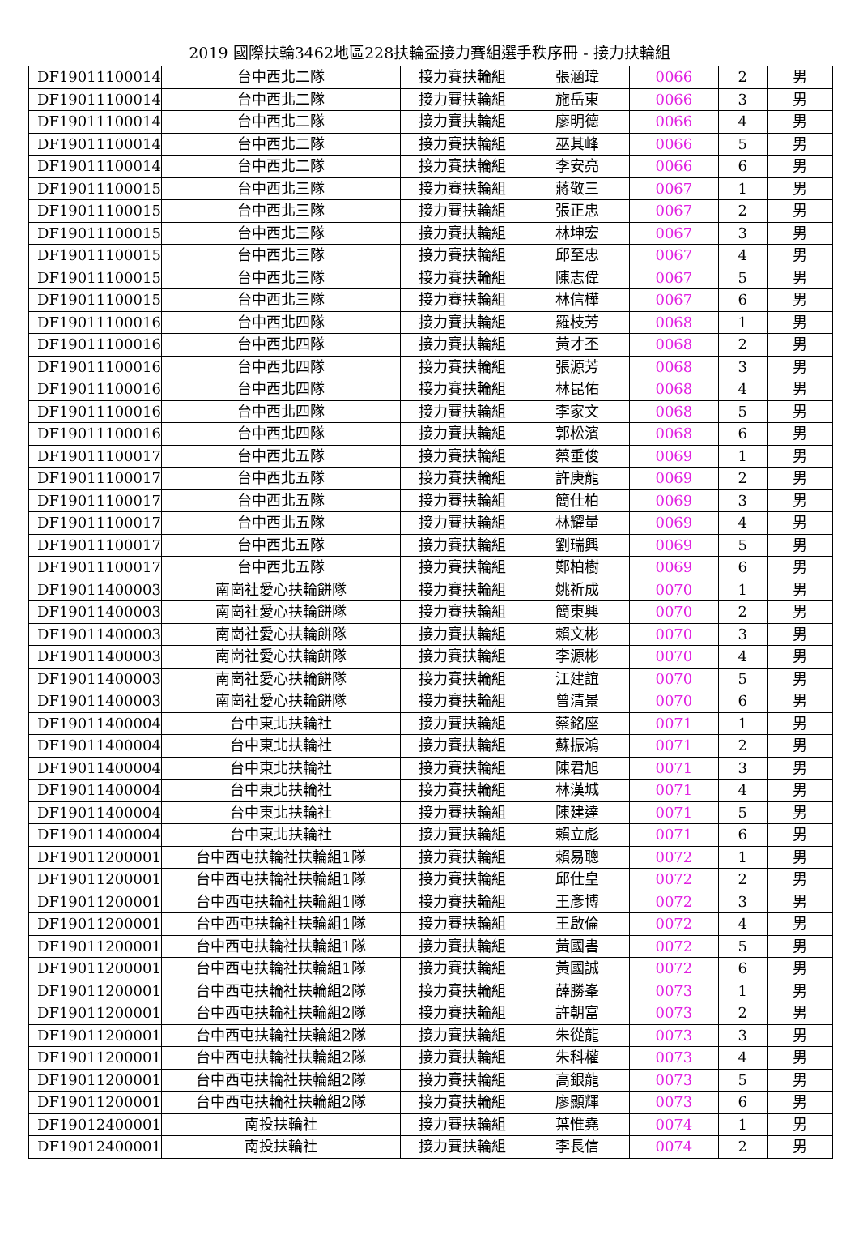2019 國際扶輪3462地區228扶輪盃接力賽組選手秩序冊 - 接力扶輪組
| DF19011100014 | 台中西北二隊 | 接力賽扶輪組 | 張涵瑋 | 0066 | 2 | 男 |
| DF19011100014 | 台中西北二隊 | 接力賽扶輪組 | 施岳東 | 0066 | 3 | 男 |
| DF19011100014 | 台中西北二隊 | 接力賽扶輪組 | 廖明德 | 0066 | 4 | 男 |
| DF19011100014 | 台中西北二隊 | 接力賽扶輪組 | 巫其峰 | 0066 | 5 | 男 |
| DF19011100014 | 台中西北二隊 | 接力賽扶輪組 | 李安亮 | 0066 | 6 | 男 |
| DF19011100015 | 台中西北三隊 | 接力賽扶輪組 | 蔣敬三 | 0067 | 1 | 男 |
| DF19011100015 | 台中西北三隊 | 接力賽扶輪組 | 張正忠 | 0067 | 2 | 男 |
| DF19011100015 | 台中西北三隊 | 接力賽扶輪組 | 林坤宏 | 0067 | 3 | 男 |
| DF19011100015 | 台中西北三隊 | 接力賽扶輪組 | 邱至忠 | 0067 | 4 | 男 |
| DF19011100015 | 台中西北三隊 | 接力賽扶輪組 | 陳志偉 | 0067 | 5 | 男 |
| DF19011100015 | 台中西北三隊 | 接力賽扶輪組 | 林信樺 | 0067 | 6 | 男 |
| DF19011100016 | 台中西北四隊 | 接力賽扶輪組 | 羅枝芳 | 0068 | 1 | 男 |
| DF19011100016 | 台中西北四隊 | 接力賽扶輪組 | 黃才丕 | 0068 | 2 | 男 |
| DF19011100016 | 台中西北四隊 | 接力賽扶輪組 | 張源芳 | 0068 | 3 | 男 |
| DF19011100016 | 台中西北四隊 | 接力賽扶輪組 | 林昆佑 | 0068 | 4 | 男 |
| DF19011100016 | 台中西北四隊 | 接力賽扶輪組 | 李家文 | 0068 | 5 | 男 |
| DF19011100016 | 台中西北四隊 | 接力賽扶輪組 | 郭松濱 | 0068 | 6 | 男 |
| DF19011100017 | 台中西北五隊 | 接力賽扶輪組 | 蔡垂俊 | 0069 | 1 | 男 |
| DF19011100017 | 台中西北五隊 | 接力賽扶輪組 | 許庚龍 | 0069 | 2 | 男 |
| DF19011100017 | 台中西北五隊 | 接力賽扶輪組 | 簡仕柏 | 0069 | 3 | 男 |
| DF19011100017 | 台中西北五隊 | 接力賽扶輪組 | 林耀量 | 0069 | 4 | 男 |
| DF19011100017 | 台中西北五隊 | 接力賽扶輪組 | 劉瑞興 | 0069 | 5 | 男 |
| DF19011100017 | 台中西北五隊 | 接力賽扶輪組 | 鄭柏樹 | 0069 | 6 | 男 |
| DF19011400003 | 南崗社愛心扶輪餅隊 | 接力賽扶輪組 | 姚祈成 | 0070 | 1 | 男 |
| DF19011400003 | 南崗社愛心扶輪餅隊 | 接力賽扶輪組 | 簡東興 | 0070 | 2 | 男 |
| DF19011400003 | 南崗社愛心扶輪餅隊 | 接力賽扶輪組 | 賴文彬 | 0070 | 3 | 男 |
| DF19011400003 | 南崗社愛心扶輪餅隊 | 接力賽扶輪組 | 李源彬 | 0070 | 4 | 男 |
| DF19011400003 | 南崗社愛心扶輪餅隊 | 接力賽扶輪組 | 江建誼 | 0070 | 5 | 男 |
| DF19011400003 | 南崗社愛心扶輪餅隊 | 接力賽扶輪組 | 曾清景 | 0070 | 6 | 男 |
| DF19011400004 | 台中東北扶輪社 | 接力賽扶輪組 | 蔡銘座 | 0071 | 1 | 男 |
| DF19011400004 | 台中東北扶輪社 | 接力賽扶輪組 | 蘇振鴻 | 0071 | 2 | 男 |
| DF19011400004 | 台中東北扶輪社 | 接力賽扶輪組 | 陳君旭 | 0071 | 3 | 男 |
| DF19011400004 | 台中東北扶輪社 | 接力賽扶輪組 | 林漢城 | 0071 | 4 | 男 |
| DF19011400004 | 台中東北扶輪社 | 接力賽扶輪組 | 陳建達 | 0071 | 5 | 男 |
| DF19011400004 | 台中東北扶輪社 | 接力賽扶輪組 | 賴立彪 | 0071 | 6 | 男 |
| DF19011200001 | 台中西屯扶輪社扶輪組1隊 | 接力賽扶輪組 | 賴易聰 | 0072 | 1 | 男 |
| DF19011200001 | 台中西屯扶輪社扶輪組1隊 | 接力賽扶輪組 | 邱仕皇 | 0072 | 2 | 男 |
| DF19011200001 | 台中西屯扶輪社扶輪組1隊 | 接力賽扶輪組 | 王彥博 | 0072 | 3 | 男 |
| DF19011200001 | 台中西屯扶輪社扶輪組1隊 | 接力賽扶輪組 | 王啟倫 | 0072 | 4 | 男 |
| DF19011200001 | 台中西屯扶輪社扶輪組1隊 | 接力賽扶輪組 | 黃國書 | 0072 | 5 | 男 |
| DF19011200001 | 台中西屯扶輪社扶輪組1隊 | 接力賽扶輪組 | 黃國誠 | 0072 | 6 | 男 |
| DF19011200001 | 台中西屯扶輪社扶輪組2隊 | 接力賽扶輪組 | 薛勝峯 | 0073 | 1 | 男 |
| DF19011200001 | 台中西屯扶輪社扶輪組2隊 | 接力賽扶輪組 | 許朝富 | 0073 | 2 | 男 |
| DF19011200001 | 台中西屯扶輪社扶輪組2隊 | 接力賽扶輪組 | 朱從龍 | 0073 | 3 | 男 |
| DF19011200001 | 台中西屯扶輪社扶輪組2隊 | 接力賽扶輪組 | 朱科權 | 0073 | 4 | 男 |
| DF19011200001 | 台中西屯扶輪社扶輪組2隊 | 接力賽扶輪組 | 高銀龍 | 0073 | 5 | 男 |
| DF19011200001 | 台中西屯扶輪社扶輪組2隊 | 接力賽扶輪組 | 廖顯輝 | 0073 | 6 | 男 |
| DF19012400001 | 南投扶輪社 | 接力賽扶輪組 | 葉惟堯 | 0074 | 1 | 男 |
| DF19012400001 | 南投扶輪社 | 接力賽扶輪組 | 李長信 | 0074 | 2 | 男 |